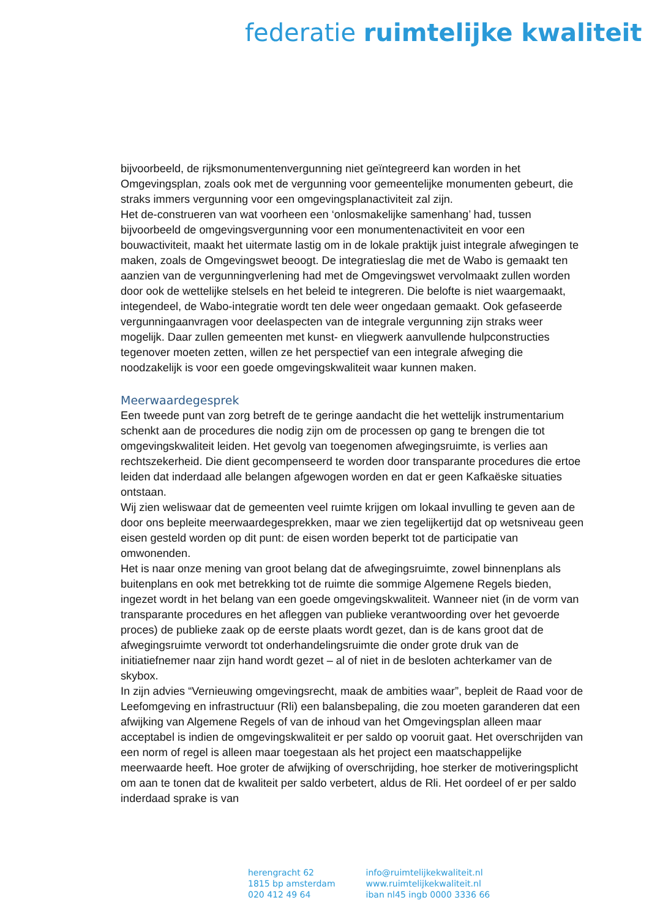federatie ruimtelijke kwaliteit
bijvoorbeeld, de rijksmonumentenvergunning niet geïntegreerd kan worden in het Omgevingsplan, zoals ook met de vergunning voor gemeentelijke monumenten gebeurt, die straks immers vergunning voor een omgevingsplanactiviteit zal zijn.
Het de-construeren van wat voorheen een ‘onlosmakelijke samenhang’ had, tussen bijvoorbeeld de omgevingsvergunning voor een monumentenactiviteit en voor een bouwactiviteit, maakt het uitermate lastig om in de lokale praktijk juist integrale afwegingen te maken, zoals de Omgevingswet beoogt. De integratieslag die met de Wabo is gemaakt ten aanzien van de vergunningverlening had met de Omgevingswet vervolmaakt zullen worden door ook de wettelijke stelsels en het beleid te integreren. Die belofte is niet waargemaakt, integendeel, de Wabo-integratie wordt ten dele weer ongedaan gemaakt. Ook gefaseerde vergunningaanvragen voor deelaspecten van de integrale vergunning zijn straks weer mogelijk. Daar zullen gemeenten met kunst- en vliegwerk aanvullende hulpconstructies tegenover moeten zetten, willen ze het perspectief van een integrale afweging die noodzakelijk is voor een goede omgevingskwaliteit waar kunnen maken.
Meerwaardegesprek
Een tweede punt van zorg betreft de te geringe aandacht die het wettelijk instrumentarium schenkt aan de procedures die nodig zijn om de processen op gang te brengen die tot omgevingskwaliteit leiden. Het gevolg van toegenomen afwegingsruimte, is verlies aan rechtszekerheid. Die dient gecompenseerd te worden door transparante procedures die ertoe leiden dat inderdaad alle belangen afgewogen worden en dat er geen Kafkaëske situaties ontstaan.
Wij zien weliswaar dat de gemeenten veel ruimte krijgen om lokaal invulling te geven aan de door ons bepleite meerwaardegesprekken, maar we zien tegelijkertijd dat op wetsniveau geen eisen gesteld worden op dit punt: de eisen worden beperkt tot de participatie van omwonenden.
Het is naar onze mening van groot belang dat de afwegingsruimte, zowel binnenplans als buitenplans en ook met betrekking tot de ruimte die sommige Algemene Regels bieden, ingezet wordt in het belang van een goede omgevingskwaliteit. Wanneer niet (in de vorm van transparante procedures en het afleggen van publieke verantwoording over het gevoerde proces) de publieke zaak op de eerste plaats wordt gezet, dan is de kans groot dat de afwegingsruimte verwordt tot onderhandelingsruimte die onder grote druk van de initiatiefnemer naar zijn hand wordt gezet – al of niet in de besloten achterkamer van de skybox.
In zijn advies “Vernieuwing omgevingsrecht, maak de ambities waar”, bepleit de Raad voor de Leefomgeving en infrastructuur (Rli) een balansbepaling, die zou moeten garanderen dat een afwijking van Algemene Regels of van de inhoud van het Omgevingsplan alleen maar acceptabel is indien de omgevingskwaliteit er per saldo op vooruit gaat. Het overschrijden van een norm of regel is alleen maar toegestaan als het project een maatschappelijke meerwaarde heeft. Hoe groter de afwijking of overschrijding, hoe sterker de motiveringsplicht om aan te tonen dat de kwaliteit per saldo verbetert, aldus de Rli. Het oordeel of er per saldo inderdaad sprake is van
herengracht 62
1815 bp amsterdam
020 412 49 64
info@ruimtelijkekwaliteit.nl
www.ruimtelijkekwaliteit.nl
iban nl45 ingb 0000 3336 66